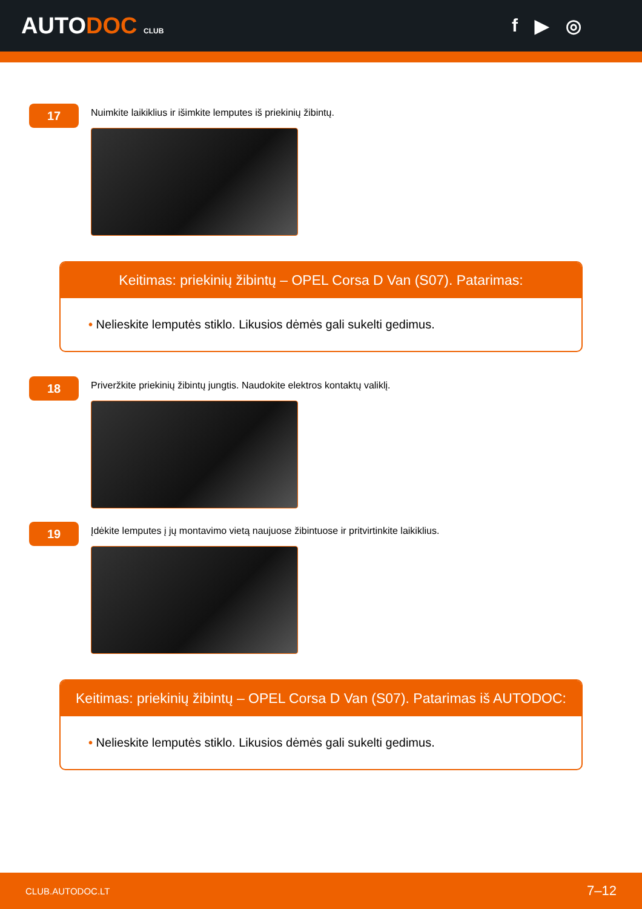AUTODOC CLUB
f ▶ ◎
17
Nuimkite laikiklius ir išimkite lemputes iš priekinių žibintų.
Keitimas: priekinių žibintų – OPEL Corsa D Van (S07). Patarimas:
• Nelieskite lemputės stiklo. Likusios dėmės gali sukelti gedimus.
18
Priveržkite priekinių žibintų jungtis. Naudokite elektros kontaktų valiklį.
19
Įdėkite lemputes į jų montavimo vietą naujuose žibintuose ir pritvirtinkite laikiklius.
Keitimas: priekinių žibintų – OPEL Corsa D Van (S07). Patarimas iš AUTODOC:
• Nelieskite lemputės stiklo. Likusios dėmės gali sukelti gedimus.
CLUB.AUTODOC.LT 7–12